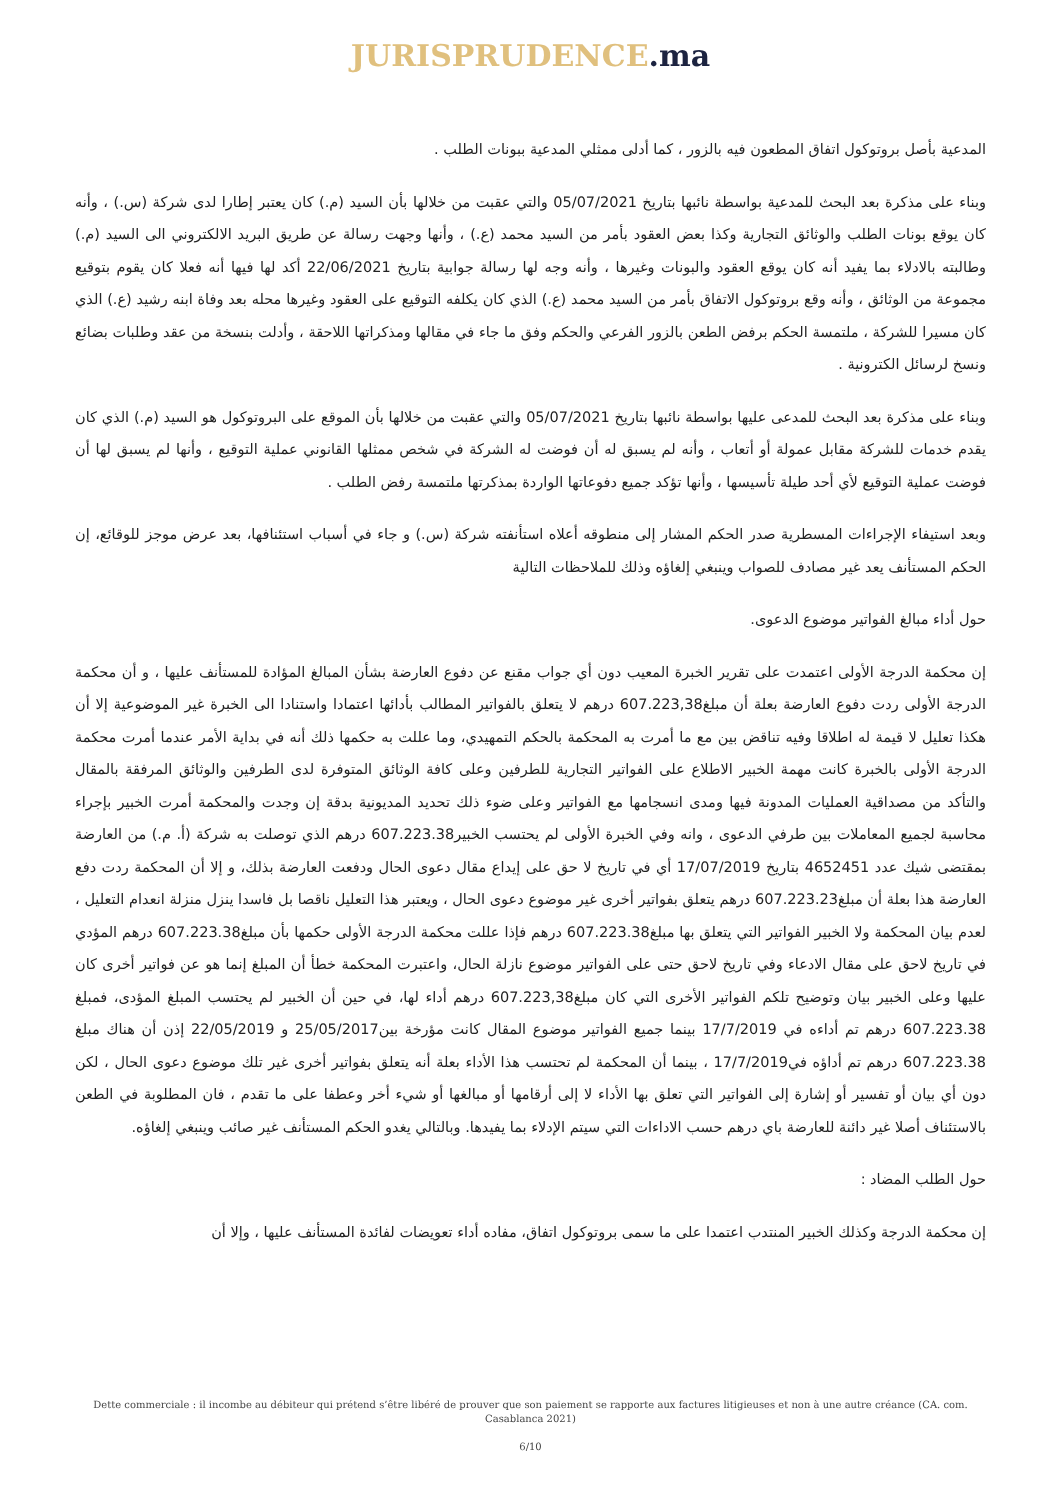JURISPRUDENCE.ma
المدعية بأصل بروتوكول اتفاق المطعون فيه بالزور ، كما أدلى ممثلي المدعية ببونات الطلب .
وبناء على مذكرة بعد البحث للمدعية بواسطة نائبها بتاريخ 05/07/2021 والتي عقبت من خلالها بأن السيد (م.) كان يعتبر إطارا لدى شركة (س.) ، وأنه كان يوقع بونات الطلب والوثائق التجارية وكذا بعض العقود بأمر من السيد محمد (ع.) ، وأنها وجهت رسالة عن طريق البريد الالكتروني الى السيد (م.) وطالبته بالادلاء بما يفيد أنه كان يوقع العقود والبونات وغيرها ، وأنه وجه لها رسالة جوابية بتاريخ 22/06/2021 أكد لها فيها أنه فعلا كان يقوم بتوقيع مجموعة من الوثائق ، وأنه وقع بروتوكول الاتفاق بأمر من السيد محمد (ع.) الذي كان يكلفه التوقيع على العقود وغيرها محله بعد وفاة ابنه رشيد (ع.) الذي كان مسيرا للشركة ، ملتمسة الحكم برفض الطعن بالزور الفرعي والحكم وفق ما جاء في مقالها ومذكراتها اللاحقة ، وأدلت بنسخة من عقد وطلبات بضائع ونسخ لرسائل الكترونية .
وبناء على مذكرة بعد البحث للمدعى عليها بواسطة نائبها بتاريخ 05/07/2021 والتي عقبت من خلالها بأن الموقع على البروتوكول هو السيد (م.) الذي كان يقدم خدمات للشركة مقابل عمولة أو أتعاب ، وأنه لم يسبق له أن فوضت له الشركة في شخص ممثلها القانوني عملية التوقيع ، وأنها لم يسبق لها أن فوضت عملية التوقيع لأي أحد طيلة تأسيسها ، وأنها تؤكد جميع دفوعاتها الواردة بمذكرتها ملتمسة رفض الطلب .
وبعد استيفاء الإجراءات المسطرية صدر الحكم المشار إلى منطوقه أعلاه استأنفته شركة (س.) و جاء في أسباب استئنافها، بعد عرض موجز للوقائع، إن الحكم المستأنف يعد غير مصادف للصواب وينبغي إلغاؤه وذلك للملاحظات التالية
حول أداء مبالغ الفواتير موضوع الدعوى.
إن محكمة الدرجة الأولى اعتمدت على تقرير الخبرة المعيب دون أي جواب مقنع عن دفوع العارضة بشأن المبالغ المؤادة للمستأنف عليها ، و أن محكمة الدرجة الأولى ردت دفوع العارضة بعلة أن مبلغ607.223,38 درهم لا يتعلق بالفواتير المطالب بأدائها اعتمادا واستنادا الى الخبرة غير الموضوعية إلا أن هكذا تعليل لا قيمة له اطلاقا وفيه تناقض بين مع ما أمرت به المحكمة بالحكم التمهيدي، وما عللت به حكمها ذلك أنه في بداية الأمر عندما أمرت محكمة الدرجة الأولى بالخبرة كانت مهمة الخبير الاطلاع على الفواتير التجارية للطرفين وعلى كافة الوثائق المتوفرة لدى الطرفين والوثائق المرفقة بالمقال والتأكد من مصداقية العمليات المدونة فيها ومدى انسجامها مع الفواتير وعلى ضوء ذلك تحديد المديونية بدقة إن وجدت والمحكمة أمرت الخبير بإجراء محاسبة لجميع المعاملات بين طرفي الدعوى ، وانه وفي الخبرة الأولى لم يحتسب الخبير607.223.38 درهم الذي توصلت به شركة (أ. م.) من العارضة بمقتضى شيك عدد 4652451 بتاريخ 17/07/2019 أي في تاريخ لا حق على إيداع مقال دعوى الحال ودفعت العارضة بذلك، و إلا أن المحكمة ردت دفع العارضة هذا بعلة أن مبلغ607.223.23 درهم يتعلق بفواتير أخرى غير موضوع دعوى الحال ، ويعتبر هذا التعليل ناقصا بل فاسدا ينزل منزلة انعدام التعليل ، لعدم بيان المحكمة ولا الخبير الفواتير التي يتعلق بها مبلغ607.223.38 درهم فإذا عللت محكمة الدرجة الأولى حكمها بأن مبلغ607.223.38 درهم المؤدي في تاريخ لاحق على مقال الادعاء وفي تاريخ لاحق حتى على الفواتير موضوع نازلة الحال، واعتبرت المحكمة خطأ أن المبلغ إنما هو عن فواتير أخرى كان عليها وعلى الخبير بيان وتوضيح تلكم الفواتير الأخرى التي كان مبلغ607.223,38 درهم أداء لها، في حين أن الخبير لم يحتسب المبلغ المؤدى، فمبلغ 607.223.38 درهم تم أداءه في 17/7/2019 بينما جميع الفواتير موضوع المقال كانت مؤرخة بين25/05/2017 و 22/05/2019 إذن أن هناك مبلغ 607.223.38 درهم تم أداؤه في17/7/2019 ، بينما أن المحكمة لم تحتسب هذا الأداء بعلة أنه يتعلق بفواتير أخرى غير تلك موضوع دعوى الحال ، لكن دون أي بيان أو تفسير أو إشارة إلى الفواتير التي تعلق بها الأداء لا إلى أرقامها أو مبالغها أو شيء أخر وعطفا على ما تقدم ، فان المطلوبة في الطعن بالاستئناف أصلا غير دائنة للعارضة باي درهم حسب الاداءات التي سيتم الإدلاء بما يفيدها. وبالتالي يغدو الحكم المستأنف غير صائب وينبغي إلغاؤه.
حول الطلب المضاد :
إن محكمة الدرجة وكذلك الخبير المنتدب اعتمدا على ما سمى بروتوكول اتفاق، مفاده أداء تعويضات لفائدة المستأنف عليها ، وإلا أن
Dette commerciale : il incombe au débiteur qui prétend s’être libéré de prouver que son paiement se rapporte aux factures litigieuses et non à une autre créance (CA. com. Casablanca 2021)
6/10